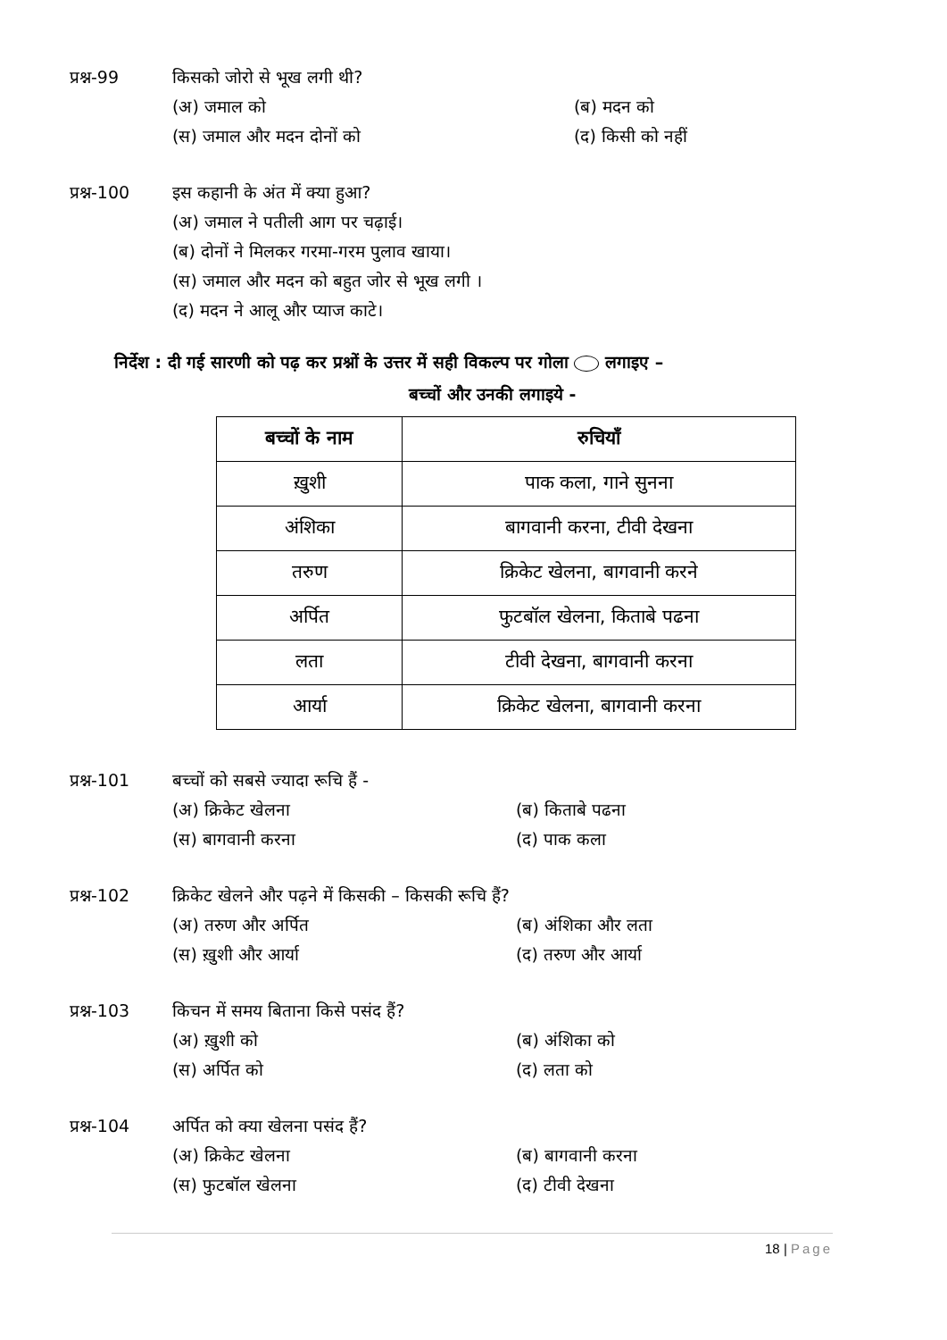प्रश्न-99 किसको जोरो से भूख लगी थी?
(अ) जमाल को
(ब) मदन को
(स) जमाल और मदन दोनों को
(द) किसी को नहीं
प्रश्न-100 इस कहानी के अंत में क्या हुआ?
(अ) जमाल ने पतीली आग पर चढ़ाई।
(ब) दोनों ने मिलकर गरमा-गरम पुलाव खाया।
(स) जमाल और मदन को बहुत जोर से भूख लगी ।
(द) मदन ने आलू और प्याज काटे।
निर्देश : दी गई सारणी को पढ़ कर प्रश्नों के उत्तर में सही विकल्प पर गोला लगाइए –
बच्चों और उनकी लगाइये -
| बच्चों के नाम | रुचियाँ |
| --- | --- |
| ख़ुशी | पाक कला, गाने सुनना |
| अंशिका | बागवानी करना, टीवी देखना |
| तरुण | क्रिकेट खेलना, बागवानी करने |
| अर्पित | फुटबॉल खेलना, किताबे पढना |
| लता | टीवी देखना, बागवानी करना |
| आर्या | क्रिकेट खेलना, बागवानी करना |
प्रश्न-101 बच्चों को सबसे ज्यादा रूचि हैं -
(अ) क्रिकेट खेलना
(ब) किताबे पढना
(स) बागवानी करना
(द) पाक कला
प्रश्न-102 क्रिकेट खेलने और पढ़ने में किसकी – किसकी रूचि हैं?
(अ) तरुण और अर्पित
(ब) अंशिका और लता
(स) ख़ुशी और आर्या
(द) तरुण और आर्या
प्रश्न-103 किचन में समय बिताना किसे पसंद हैं?
(अ) ख़ुशी को
(ब) अंशिका को
(स) अर्पित को
(द) लता को
प्रश्न-104 अर्पित को क्या खेलना पसंद हैं?
(अ) क्रिकेट खेलना
(ब) बागवानी करना
(स) फुटबॉल खेलना
(द) टीवी देखना
18 | Page